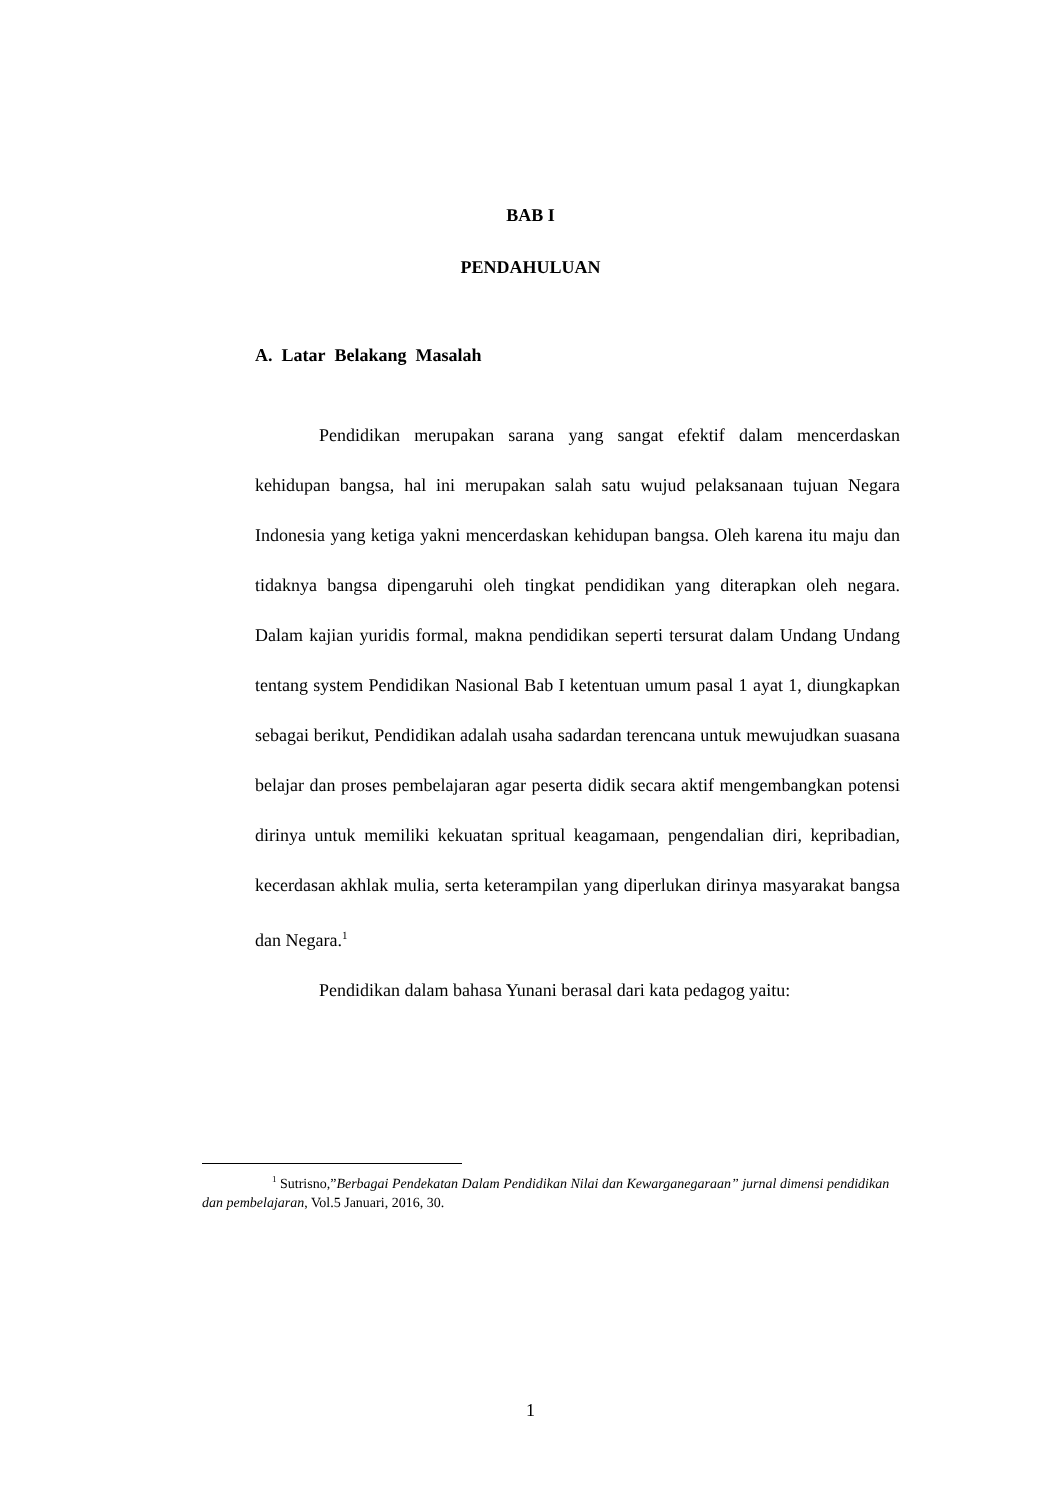BAB I
PENDAHULUAN
A. Latar Belakang Masalah
Pendidikan merupakan sarana yang sangat efektif dalam mencerdaskan kehidupan bangsa, hal ini merupakan salah satu wujud pelaksanaan tujuan Negara Indonesia yang ketiga yakni mencerdaskan kehidupan bangsa. Oleh karena itu maju dan tidaknya bangsa dipengaruhi oleh tingkat pendidikan yang diterapkan oleh negara. Dalam kajian yuridis formal, makna pendidikan seperti tersurat dalam Undang Undang tentang system Pendidikan Nasional Bab I ketentuan umum pasal 1 ayat 1, diungkapkan sebagai berikut, Pendidikan adalah usaha sadardan terencana untuk mewujudkan suasana belajar dan proses pembelajaran agar peserta didik secara aktif mengembangkan potensi dirinya untuk memiliki kekuatan spritual keagamaan, pengendalian diri, kepribadian, kecerdasan akhlak mulia, serta keterampilan yang diperlukan dirinya masyarakat bangsa dan Negara.<sup>1</sup>
Pendidikan dalam bahasa Yunani berasal dari kata pedagog yaitu:
<sup>1</sup> Sutrisno,”Berbagai Pendekatan Dalam Pendidikan Nilai dan Kewarganegaraan” jurnal dimensi pendidikan dan pembelajaran, Vol.5 Januari, 2016, 30.
1